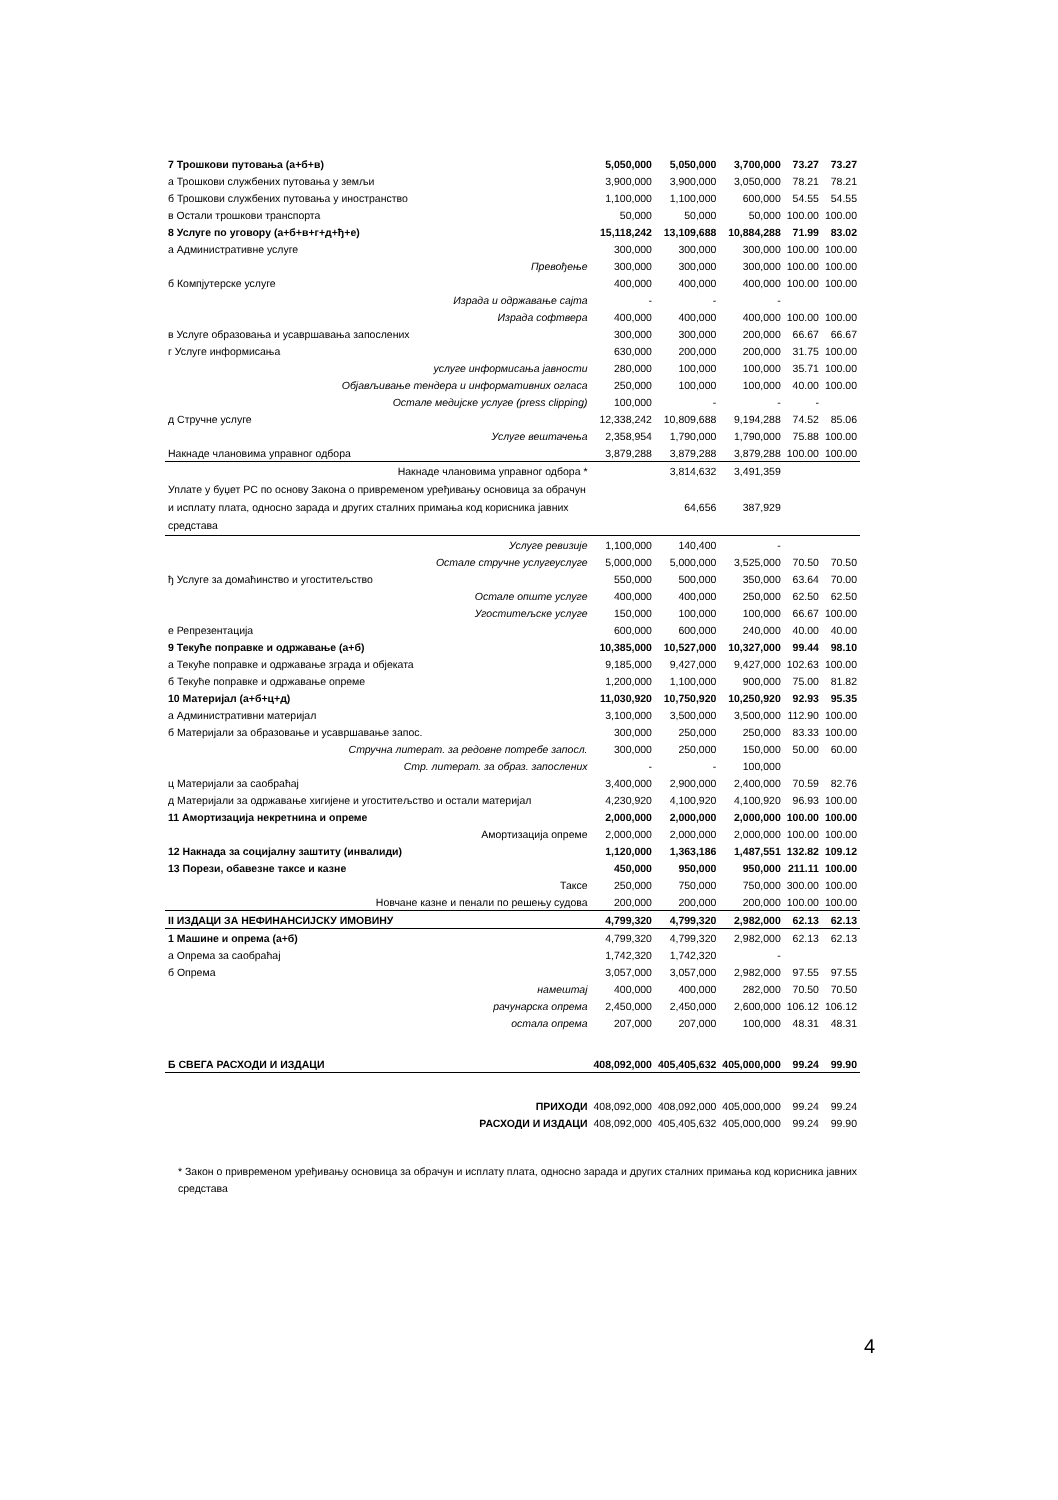| 7 Трошкови путовања (а+б+в) | 5,050,000 | 5,050,000 | 3,700,000 | 73.27 | 73.27 |
| а Трошкови службених путовања у земљи | 3,900,000 | 3,900,000 | 3,050,000 | 78.21 | 78.21 |
| б Трошкови службених путовања у иностранство | 1,100,000 | 1,100,000 | 600,000 | 54.55 | 54.55 |
| в Остали трошкови транспорта | 50,000 | 50,000 | 50,000 | 100.00 | 100.00 |
| 8 Услуге по уговору (а+б+в+г+д+ђ+е) | 15,118,242 | 13,109,688 | 10,884,288 | 71.99 | 83.02 |
| а Административне услуге | 300,000 | 300,000 | 300,000 | 100.00 | 100.00 |
| Превођење | 300,000 | 300,000 | 300,000 | 100.00 | 100.00 |
| б Компјутерске услуге | 400,000 | 400,000 | 400,000 | 100.00 | 100.00 |
| Израда и одржавање сајта | - | - | - | | |
| Израда софтвера | 400,000 | 400,000 | 400,000 | 100.00 | 100.00 |
| в Услуге образовања и усавршавања запослених | 300,000 | 300,000 | 200,000 | 66.67 | 66.67 |
| г Услуге информисања | 630,000 | 200,000 | 200,000 | 31.75 | 100.00 |
| услуге информисања јавности | 280,000 | 100,000 | 100,000 | 35.71 | 100.00 |
| Објављивање тендера и информативних огласа | 250,000 | 100,000 | 100,000 | 40.00 | 100.00 |
| Остале медијске услуге (press clipping) | 100,000 | - | - | - | |
| д Стручне услуге | 12,338,242 | 10,809,688 | 9,194,288 | 74.52 | 85.06 |
| Услуге вештачења | 2,358,954 | 1,790,000 | 1,790,000 | 75.88 | 100.00 |
| Накнаде члановима управног одбора | 3,879,288 | 3,879,288 | 3,879,288 | 100.00 | 100.00 |
| Накнаде члановима управног одбора * | | 3,814,632 | 3,491,359 | | |
| Уплате у буџет РС по основу Закона о привременом уређивању основица за обрачун и исплату плата, односно зарада и других сталних примања код корисника јавних средстава | | 64,656 | 387,929 | | |
| Услуге ревизије | 1,100,000 | 140,400 | - | | |
| Остале стручне услугеуслуге | 5,000,000 | 5,000,000 | 3,525,000 | 70.50 | 70.50 |
| ђ Услуге за домаћинство и угоститељство | 550,000 | 500,000 | 350,000 | 63.64 | 70.00 |
| Остале опште услуге | 400,000 | 400,000 | 250,000 | 62.50 | 62.50 |
| Угоститељске услуге | 150,000 | 100,000 | 100,000 | 66.67 | 100.00 |
| е Репрезентација | 600,000 | 600,000 | 240,000 | 40.00 | 40.00 |
| 9 Текуће поправке и одржавање (а+б) | 10,385,000 | 10,527,000 | 10,327,000 | 99.44 | 98.10 |
| а Текуће поправке и одржавање зграда и објеката | 9,185,000 | 9,427,000 | 9,427,000 | 102.63 | 100.00 |
| б Текуће поправке и одржавање опреме | 1,200,000 | 1,100,000 | 900,000 | 75.00 | 81.82 |
| 10 Материјал (а+б+ц+д) | 11,030,920 | 10,750,920 | 10,250,920 | 92.93 | 95.35 |
| а Административни материјал | 3,100,000 | 3,500,000 | 3,500,000 | 112.90 | 100.00 |
| б Материјали за образовање и усавршавање запос. | 300,000 | 250,000 | 250,000 | 83.33 | 100.00 |
| Стручна литерат. за редовне потребе запосл. | 300,000 | 250,000 | 150,000 | 50.00 | 60.00 |
| Стр. литерат. за образ. запослених | - | - | 100,000 | | |
| ц Материјали за саобраћај | 3,400,000 | 2,900,000 | 2,400,000 | 70.59 | 82.76 |
| д Материјали за одржавање хигијене и угоститељство и остали материјал | 4,230,920 | 4,100,920 | 4,100,920 | 96.93 | 100.00 |
| 11 Амортизација некретнина и опреме | 2,000,000 | 2,000,000 | 2,000,000 | 100.00 | 100.00 |
| Амортизација опреме | 2,000,000 | 2,000,000 | 2,000,000 | 100.00 | 100.00 |
| 12 Накнада за социјалну заштиту (инвалиди) | 1,120,000 | 1,363,186 | 1,487,551 | 132.82 | 109.12 |
| 13 Порези, обавезне таксе и казне | 450,000 | 950,000 | 950,000 | 211.11 | 100.00 |
| Таксе | 250,000 | 750,000 | 750,000 | 300.00 | 100.00 |
| Новчане казне и пенали по решењу судова | 200,000 | 200,000 | 200,000 | 100.00 | 100.00 |
| II ИЗДАЦИ ЗА НЕФИНАНСИЈСКУ ИМОВИНУ | 4,799,320 | 4,799,320 | 2,982,000 | 62.13 | 62.13 |
| 1 Машине и опрема (а+б) | 4,799,320 | 4,799,320 | 2,982,000 | 62.13 | 62.13 |
| а Опрема за саобраћај | 1,742,320 | 1,742,320 | - | | |
| б Опрема | 3,057,000 | 3,057,000 | 2,982,000 | 97.55 | 97.55 |
| намештај | 400,000 | 400,000 | 282,000 | 70.50 | 70.50 |
| рачунарска опрема | 2,450,000 | 2,450,000 | 2,600,000 | 106.12 | 106.12 |
| остала опрема | 207,000 | 207,000 | 100,000 | 48.31 | 48.31 |
| Б СВЕГА РАСХОДИ И ИЗДАЦИ | 408,092,000 | 405,405,632 | 405,000,000 | 99.24 | 99.90 |
| ПРИХОДИ | 408,092,000 | 408,092,000 | 405,000,000 | 99.24 | 99.24 |
| РАСХОДИ И ИЗДАЦИ | 408,092,000 | 405,405,632 | 405,000,000 | 99.24 | 99.90 |
* Закон о привременом уређивању основица за обрачун и исплату плата, односно зарада и других сталних примања код корисника јавних средстава
4